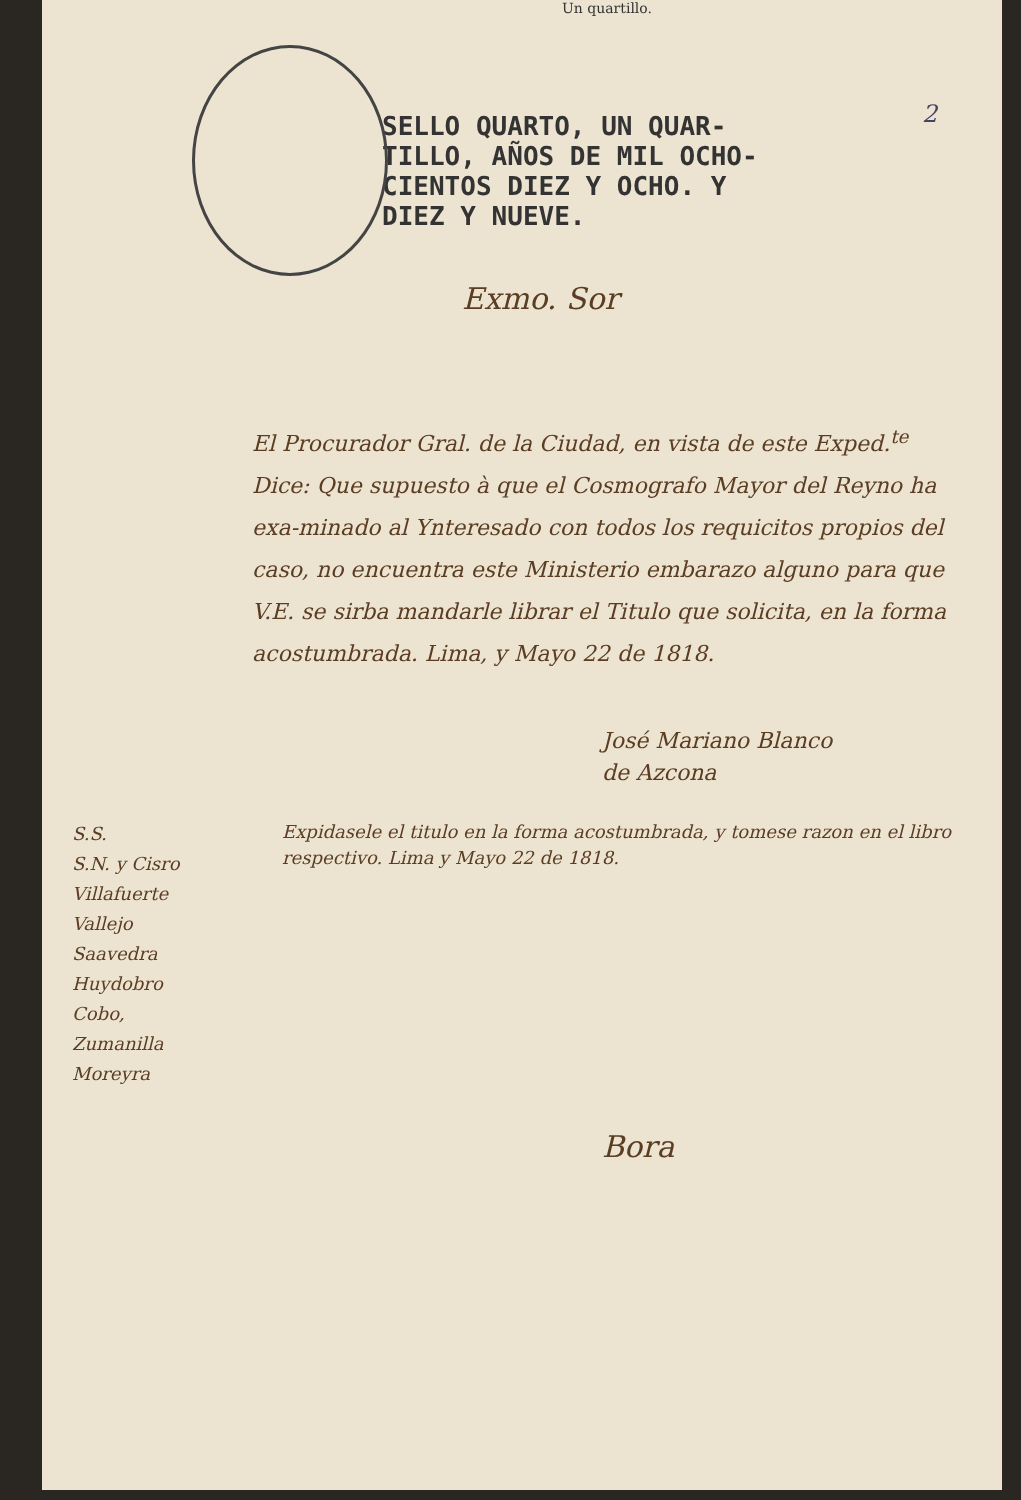Un quartillo.
2
SELLO QUARTO, UN QUAR-
TILLO, AÑOS DE MIL OCHO-
CIENTOS DIEZ Y OCHO. Y
DIEZ Y NUEVE.
Exmo. Sor
El Procurador Gral. de la Ciudad, en vista de este Exped.<sup>te</sup> Dice: Que supuesto à que el Cosmografo Mayor del Reyno ha exa-minado al Ynteresado con todos los requicitos propios del caso, no encuentra este Ministerio embarazo alguno para que V.E. se sirba mandarle librar el Titulo que solicita, en la forma acostumbrada. Lima, y Mayo 22 de 1818.
José Mariano Blanco
de Azcona
S.S.
S.N. y Cisro
Villafuerte
Vallejo
Saavedra
Huydobro
Cobo,
Zumanilla
Moreyra
Expidasele el titulo en la forma acostumbrada, y tomese razon en el libro respectivo. Lima y Mayo 22 de 1818.
Bora